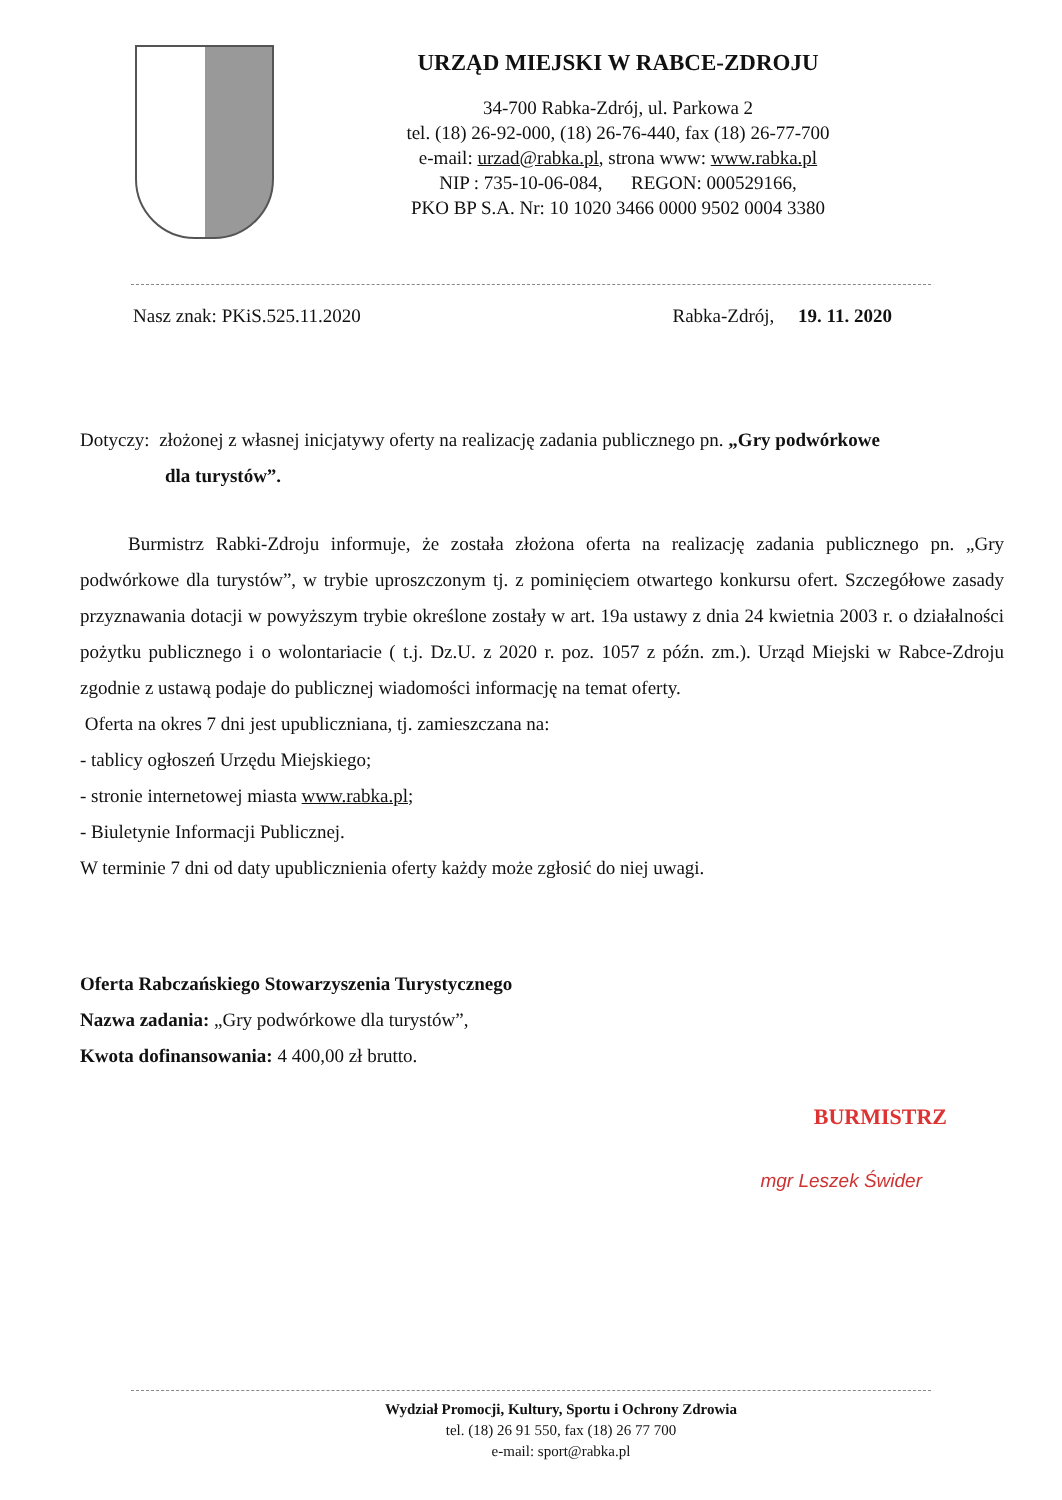URZĄD MIEJSKI W RABCE-ZDROJU
34-700 Rabka-Zdrój, ul. Parkowa 2
tel. (18) 26-92-000, (18) 26-76-440, fax (18) 26-77-700
e-mail: urzad@rabka.pl, strona www: www.rabka.pl
NIP : 735-10-06-084, REGON: 000529166,
PKO BP S.A. Nr: 10 1020 3466 0000 9502 0004 3380
Nasz znak: PKiS.525.11.2020 Rabka-Zdrój, 19. 11. 2020
Dotyczy: złożonej z własnej inicjatywy oferty na realizację zadania publicznego pn. „Gry podwórkowe
dla turystów”.
Burmistrz Rabki-Zdroju informuje, że została złożona oferta na realizację zadania publicznego pn. „Gry podwórkowe dla turystów”, w trybie uproszczonym tj. z pominięciem otwartego konkursu ofert. Szczegółowe zasady przyznawania dotacji w powyższym trybie określone zostały w art. 19a ustawy z dnia 24 kwietnia 2003 r. o działalności pożytku publicznego i o wolontariacie ( t.j. Dz.U. z 2020 r. poz. 1057 z późn. zm.). Urząd Miejski w Rabce-Zdroju zgodnie z ustawą podaje do publicznej wiadomości informację na temat oferty.
Oferta na okres 7 dni jest upubliczniana, tj. zamieszczana na:
- tablicy ogłoszeń Urzędu Miejskiego;
- stronie internetowej miasta www.rabka.pl;
- Biuletynie Informacji Publicznej.
W terminie 7 dni od daty upublicznienia oferty każdy może zgłosić do niej uwagi.
Oferta Rabczańskiego Stowarzyszenia Turystycznego
Nazwa zadania: „Gry podwórkowe dla turystów”,
Kwota dofinansowania: 4 400,00 zł brutto.
BURMISTRZ
mgr Leszek Świder
Wydział Promocji, Kultury, Sportu i Ochrony Zdrowia
tel. (18) 26 91 550, fax (18) 26 77 700
e-mail: sport@rabka.pl